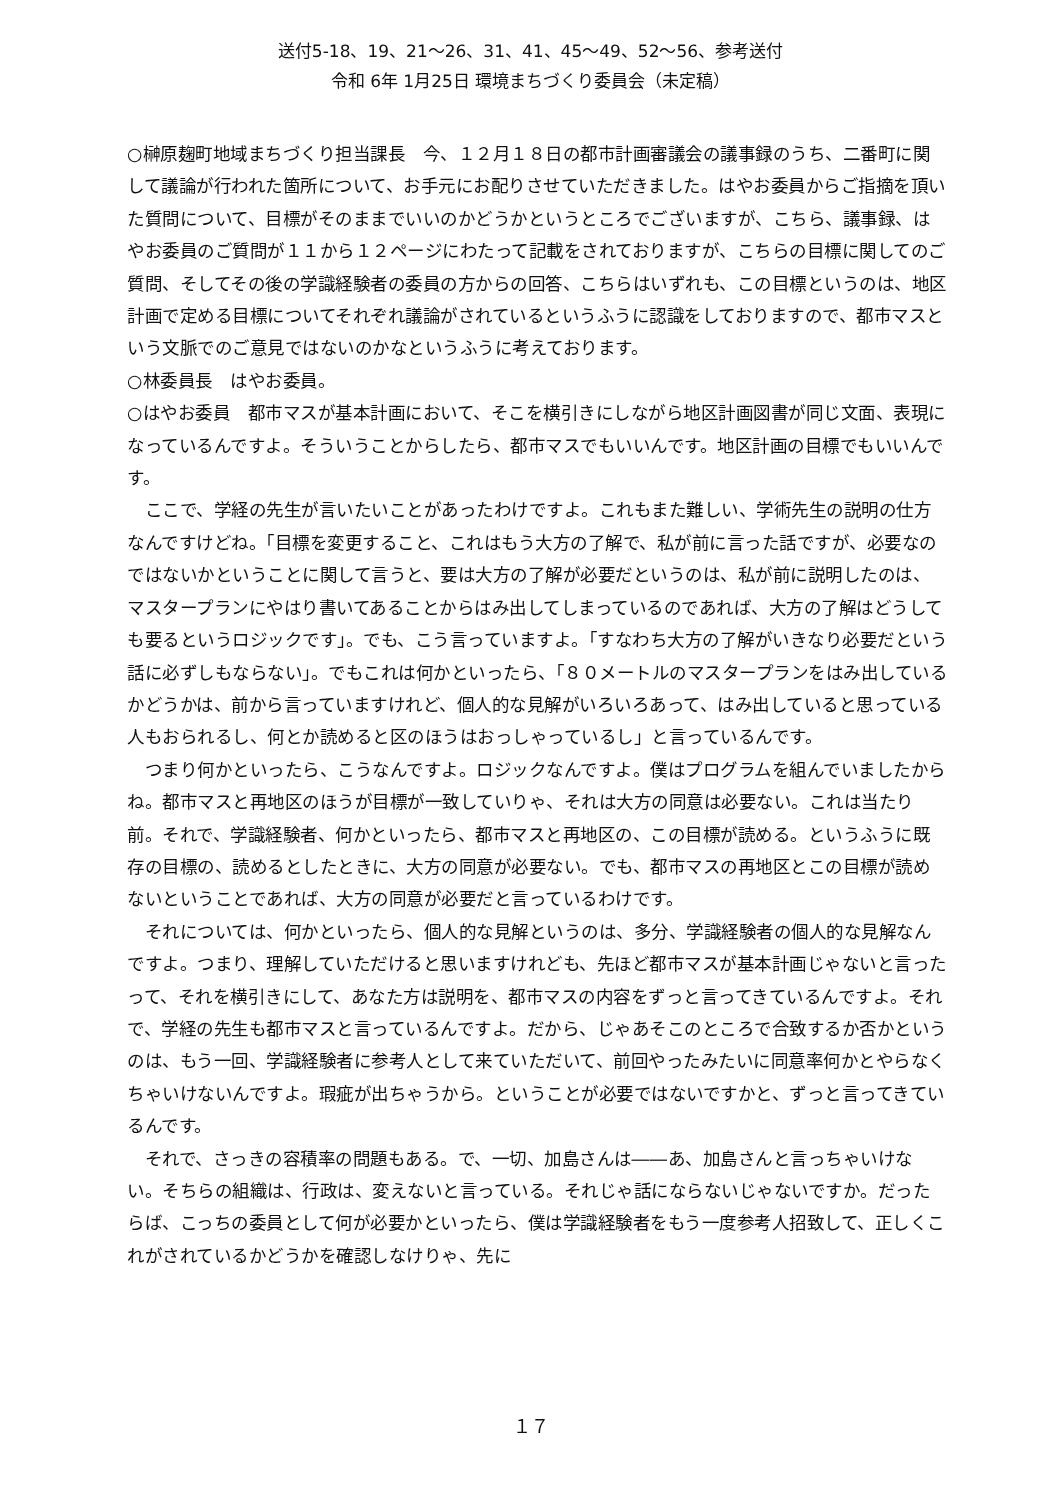送付5-18、19、21～26、31、41、45～49、52～56、参考送付
令和 6年 1月25日 環境まちづくり委員会（未定稿）
○榊原麹町地域まちづくり担当課長　今、１２月１８日の都市計画審議会の議事録のうち、二番町に関して議論が行われた箇所について、お手元にお配りさせていただきました。はやお委員からご指摘を頂いた質問について、目標がそのままでいいのかどうかというところでございますが、こちら、議事録、はやお委員のご質問が１１から１２ページにわたって記載をされておりますが、こちらの目標に関してのご質問、そしてその後の学識経験者の委員の方からの回答、こちらはいずれも、この目標というのは、地区計画で定める目標についてそれぞれ議論がされているというふうに認識をしておりますので、都市マスという文脈でのご意見ではないのかなというふうに考えております。
○林委員長　はやお委員。
○はやお委員　都市マスが基本計画において、そこを横引きにしながら地区計画図書が同じ文面、表現になっているんですよ。そういうことからしたら、都市マスでもいいんです。地区計画の目標でもいいんです。
　ここで、学経の先生が言いたいことがあったわけですよ。これもまた難しい、学術先生の説明の仕方なんですけどね。「目標を変更すること、これはもう大方の了解で、私が前に言った話ですが、必要なのではないかということに関して言うと、要は大方の了解が必要だというのは、私が前に説明したのは、マスタープランにやはり書いてあることからはみ出してしまっているのであれば、大方の了解はどうしても要るというロジックです」。でも、こう言っていますよ。「すなわち大方の了解がいきなり必要だという話に必ずしもならない」。でもこれは何かといったら、「８０メートルのマスタープランをはみ出しているかどうかは、前から言っていますけれど、個人的な見解がいろいろあって、はみ出していると思っている人もおられるし、何とか読めると区のほうはおっしゃっているし」と言っているんです。
　つまり何かといったら、こうなんですよ。ロジックなんですよ。僕はプログラムを組んでいましたからね。都市マスと再地区のほうが目標が一致していりゃ、それは大方の同意は必要ない。これは当たり前。それで、学識経験者、何かといったら、都市マスと再地区の、この目標が読める。というふうに既存の目標の、読めるとしたときに、大方の同意が必要ない。でも、都市マスの再地区とこの目標が読めないということであれば、大方の同意が必要だと言っているわけです。
　それについては、何かといったら、個人的な見解というのは、多分、学識経験者の個人的な見解なんですよ。つまり、理解していただけると思いますけれども、先ほど都市マスが基本計画じゃないと言ったって、それを横引きにして、あなた方は説明を、都市マスの内容をずっと言ってきているんですよ。それで、学経の先生も都市マスと言っているんですよ。だから、じゃあそこのところで合致するか否かというのは、もう一回、学識経験者に参考人として来ていただいて、前回やったみたいに同意率何かとやらなくちゃいけないんですよ。瑕疵が出ちゃうから。ということが必要ではないですかと、ずっと言ってきているんです。
　それで、さっきの容積率の問題もある。で、一切、加島さんは――あ、加島さんと言っちゃいけない。そちらの組織は、行政は、変えないと言っている。それじゃ話にならないじゃないですか。だったらば、こっちの委員として何が必要かといったら、僕は学識経験者をもう一度参考人招致して、正しくこれがされているかどうかを確認しなけりゃ、先に
１７